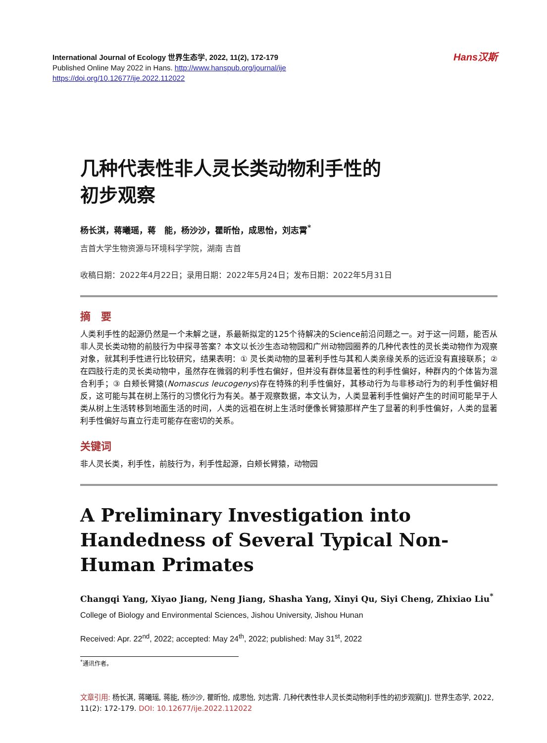International Journal of Ecology 世界生态学, 2022, 11(2), 172-179
Published Online May 2022 in Hans. http://www.hanspub.org/journal/ije
https://doi.org/10.12677/ije.2022.112022
Hans汉斯
几种代表性非人灵长类动物利手性的
初步观察
杨长淇，蒋曦瑶，蒋　能，杨沙沙，瞿昕怡，成思怡，刘志霄<sup>*</sup>
吉首大学生物资源与环境科学学院，湖南 吉首
收稿日期：2022年4月22日；录用日期：2022年5月24日；发布日期：2022年5月31日
摘　要
人类利手性的起源仍然是一个未解之谜，系最新拟定的125个待解决的Science前沿问题之一。对于这一问题，能否从非人灵长类动物的前肢行为中探寻答案？本文以长沙生态动物园和广州动物园圈养的几种代表性的灵长类动物作为观察对象，就其利手性进行比较研究，结果表明：① 灵长类动物的显著利手性与其和人类亲缘关系的远近没有直接联系；② 在四肢行走的灵长类动物中，虽然存在微弱的利手性右偏好，但并没有群体显著性的利手性偏好，种群内的个体皆为混合利手；③ 白颊长臂猿(Nomascus leucogenys)存在特殊的利手性偏好，其移动行为与非移动行为的利手性偏好相反，这可能与其在树上荡行的习惯化行为有关。基于观察数据，本文认为，人类显著利手性偏好产生的时间可能早于人类从树上生活转移到地面生活的时间，人类的远祖在树上生活时便像长臂猿那样产生了显著的利手性偏好，人类的显著利手性偏好与直立行走可能存在密切的关系。
关键词
非人灵长类，利手性，前肢行为，利手性起源，白颊长臂猿，动物园
A Preliminary Investigation into Handedness of Several Typical Non-Human Primates
Changqi Yang, Xiyao Jiang, Neng Jiang, Shasha Yang, Xinyi Qu, Siyi Cheng, Zhixiao Liu<sup>*</sup>
College of Biology and Environmental Sciences, Jishou University, Jishou Hunan
Received: Apr. 22<sup>nd</sup>, 2022; accepted: May 24<sup>th</sup>, 2022; published: May 31<sup>st</sup>, 2022
<sup>*</sup> 通讯作者。
文章引用: 杨长淇, 蒋曦瑶, 蒋能, 杨沙沙, 瞿昕怡, 成思怡, 刘志霄. 几种代表性非人灵长类动物利手性的初步观察[J]. 世界生态学, 2022, 11(2): 172-179. DOI: 10.12677/ije.2022.112022